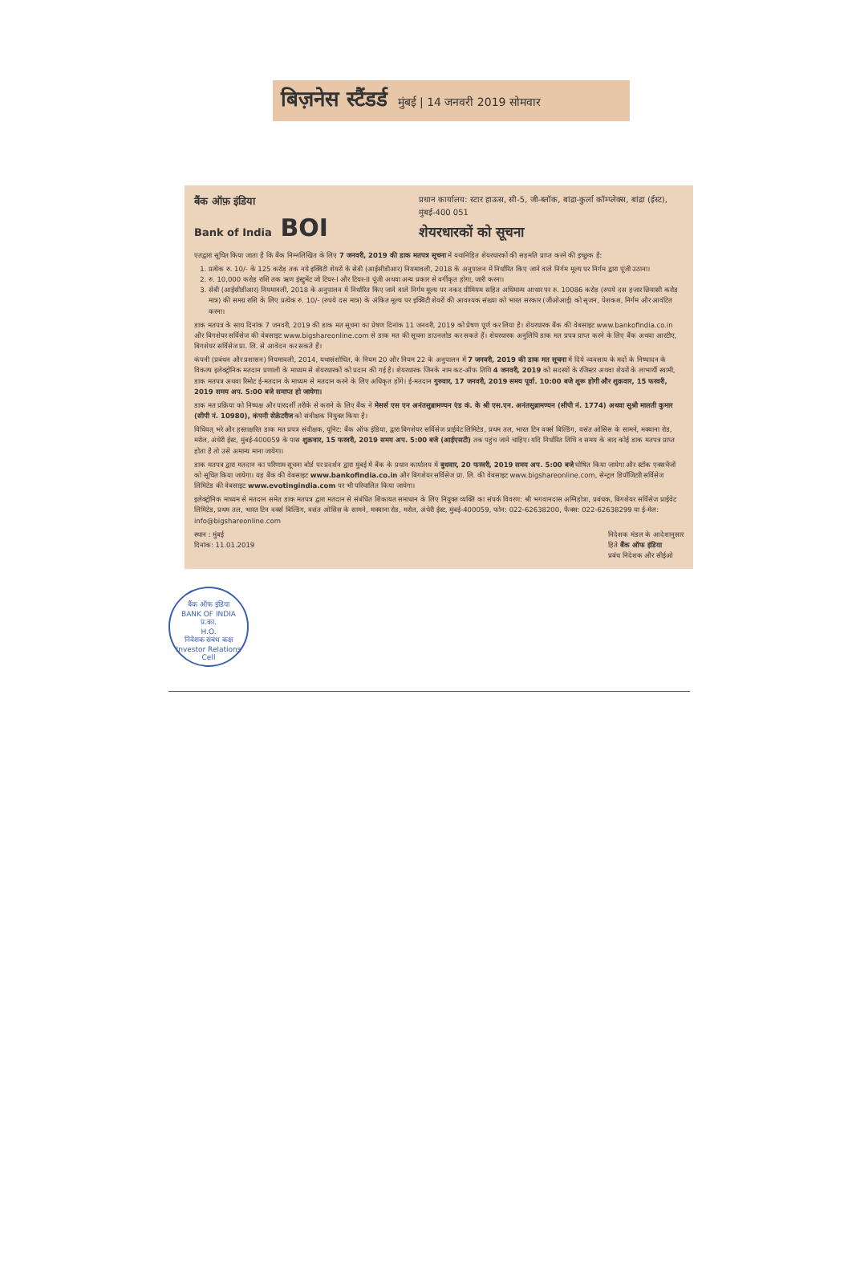बिज़नेस स्टैंडर्ड मुंबई | 14 जनवरी 2019 सोमवार
बैंक ऑफ़ इंडिया
Bank of India BOI
प्रधान कार्यालय: स्टार हाऊस, सी-5, जी-ब्लॉक, बांद्रा-कुर्ला कॉम्प्लेक्स, बांद्रा (ईस्ट), मुंबई-400 051
शेयरधारकों को सूचना
एतद्वारा सूचित किया जाता है कि बैंक निम्नलिखित के लिए 7 जनवरी, 2019 की डाक मतपत्र सूचना में यथानिहित शेयरधारकों की सहमति प्राप्त करने की इच्छुक है:
1. प्रत्येक रु. 10/- के 125 करोड़ तक नये इक्विटी शेयरों के सेबी (आईसीडीआर) नियमावली, 2018 के अनुपालन में निर्धारित किए जाने वाले निर्गम मूल्य पर निर्गम द्वारा पूंजी उठाना।
2. रु. 10,000 करोड़ राशि तक ऋण इंस्ट्रूमेंट जो टियर-I और टियर-II पूंजी अथवा अन्य प्रकार से वर्गीकृत होगा, जारी करना।
3. सेबी (आईसीडीआर) नियमावली, 2018 के अनुपालन में निर्धारित किए जाने वाले निर्गम मूल्य पर नकद प्रीमियम सहित अधिमान्य आधार पर रु. 10086 करोड़ (रुपये दस हजार छियासी करोड़ मात्र) की समग्र राशि के लिए प्रत्येक रु. 10/- (रुपये दस मात्र) के अंकित मूल्य पर इक्विटी शेयरों की आवश्यक संख्या को भारत सरकार (जीओआई) को सृजन, पेशकश, निर्गम और आवंटित करना।
डाक मतपत्र के साथ दिनांक 7 जनवरी, 2019 की डाक मत सूचना का प्रेषण दिनांक 11 जनवरी, 2019 को प्रेषण पूर्ण कर लिया है। शेयरधारक बैंक की वेबसाइट www.bankofindia.co.in और बिगशेयर सर्विसेज की वेबसाइट www.bigshareonline.com से डाक मत की सूचना डाउनलोड कर सकते हैं। शेयरधारक अनुलिपि डाक मत प्रपत्र प्राप्त करने के लिए बैंक अथवा आरटीए, बिगशेयर सर्विसेज प्रा. लि. से आवेदन कर सकते हैं।
कंपनी (प्रबंधन और प्रशासन) नियमावली, 2014, यथासंशोधित, के नियम 20 और नियम 22 के अनुपालन में 7 जनवरी, 2019 की डाक मत सूचना में दिये व्यवसाय के मदों के निष्पादन के विकल्प इलेक्ट्रोनिक मतदान प्रणाली के माध्यम से शेयरधारकों को प्रदान की गई है। शेयरधारक जिनके नाम कट-ऑफ तिथि 4 जनवरी, 2019 को सदस्यों के रजिस्टर अथवा शेयरों के लाभार्थी स्वामी, डाक मतपत्र अथवा रिमोट ई-मतदान के माध्यम से मतदान करने के लिए अधिकृत होंगे। ई-मतदान गुरुवार, 17 जनवरी, 2019 समय पूर्वा. 10:00 बजे शुरू होगी और शुक्रवार, 15 फरवरी, 2019 समय अप. 5:00 बजे समाप्त हो जायेगा।
डाक मत प्रक्रिया को निष्पक्ष और पारदर्शी तरीके से कराने के लिए बैंक ने मेसर्स एस एन अनंतसुब्रामण्यन एंड कं. के श्री एस.एन. अनंतसुब्रामण्यन (सीपी नं. 1774) अथवा सुश्री मालती कुमार (सीपी नं. 10980), कंपनी सेक्रेटरीज को संवीक्षक नियुक्त किया है।
विधिवत् भरे और हस्ताक्षरित डाक मत प्रपत्र संवीक्षक, यूनिट: बैंक ऑफ इंडिया, द्वारा बिगशेयर सर्विसेज प्राईवेट लिमिटेड, प्रथम तल, भारत टिन वर्क्स बिल्डिंग, वसंत ओसिस के सामने, मक्वाना रोड, मरोल, अंधेरी ईस्ट, मुंबई-400059 के पास शुक्रवार, 15 फरवरी, 2019 समय अप. 5:00 बजे (आईएसटी) तक पहुंच जाने चाहिए। यदि निर्धारित तिथि व समय के बाद कोई डाक मतपत्र प्राप्त होता है तो उसे अमान्य माना जायेगा।
डाक मतपत्र द्वारा मतदान का परिणाम सूचना बोर्ड पर प्रदर्शन द्वारा मुंबई में बैंक के प्रधान कार्यालय में बुधवार, 20 फरवरी, 2019 समय अप. 5:00 बजे घोषित किया जायेगा और स्टॉक एक्सचेंजों को सूचित किया जायेगा। यह बैंक की वेबसाइट www.bankofindia.co.in और बिगशेयर सर्विसेज प्रा. लि. की वेबसाइट www.bigshareonline.com, सेन्ट्रल डिपॉजिटरी सर्विसेज लिमिटेड की वेबसाइट www.evotingindia.com पर भी परिचालित किया जायेगा।
इलेक्ट्रोनिक माध्यम से मतदान समेत डाक मतपत्र द्वारा मतदान से संबंधित शिकायत समाधान के लिए नियुक्त व्यक्ति का संपर्क विवरण: श्री भगवानदास अग्निहोत्रा, प्रबंधक, बिगशेयर सर्विसेज प्राईवेट लिमिटेड, प्रथम तल, भारत टिन वर्क्स बिल्डिंग, वसंत ओसिस के सामने, मक्वाना रोड, मरोल, अंधेरी ईस्ट, मुंबई-400059, फोन: 022-62638200, फैक्स: 022-62638299 या ई-मेल: info@bigshareonline.com
स्थान : मुंबई
दिनांक: 11.01.2019
निदेशक मंडल के आदेशानुसार
हिते बैंक ऑफ इंडिया
प्रबंध निदेशक और सीईओ
बैंक ऑफ इंडिया
BANK OF INDIA
प्र.का.
H.O.
निवेशक संबंध कक्ष
Investor Relations Cell